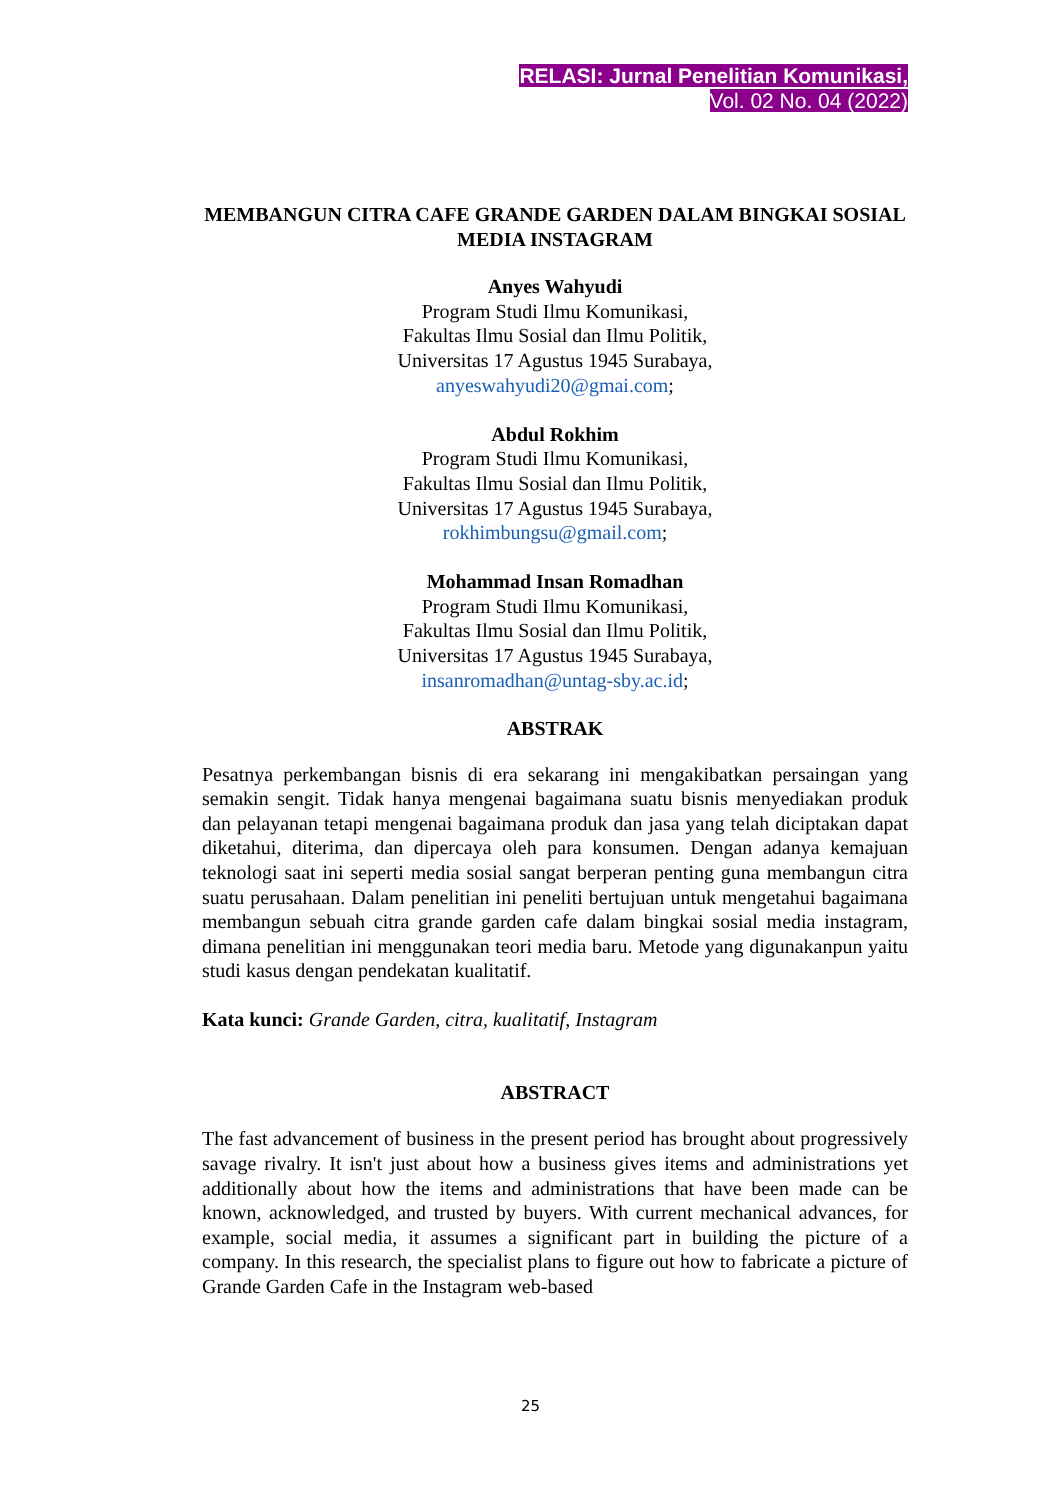RELASI: Jurnal Penelitian Komunikasi,
Vol. 02 No. 04 (2022)
MEMBANGUN CITRA CAFE GRANDE GARDEN DALAM BINGKAI SOSIAL MEDIA INSTAGRAM
Anyes Wahyudi
Program Studi Ilmu Komunikasi,
Fakultas Ilmu Sosial dan Ilmu Politik,
Universitas 17 Agustus 1945 Surabaya,
anyeswahyudi20@gmai.com;
Abdul Rokhim
Program Studi Ilmu Komunikasi,
Fakultas Ilmu Sosial dan Ilmu Politik,
Universitas 17 Agustus 1945 Surabaya,
rokhimbungsu@gmail.com;
Mohammad Insan Romadhan
Program Studi Ilmu Komunikasi,
Fakultas Ilmu Sosial dan Ilmu Politik,
Universitas 17 Agustus 1945 Surabaya,
insanromadhan@untag-sby.ac.id;
ABSTRAK
Pesatnya perkembangan bisnis di era sekarang ini mengakibatkan persaingan yang semakin sengit. Tidak hanya mengenai bagaimana suatu bisnis menyediakan produk dan pelayanan tetapi mengenai bagaimana produk dan jasa yang telah diciptakan dapat diketahui, diterima, dan dipercaya oleh para konsumen. Dengan adanya kemajuan teknologi saat ini seperti media sosial sangat berperan penting guna membangun citra suatu perusahaan. Dalam penelitian ini peneliti bertujuan untuk mengetahui bagaimana membangun sebuah citra grande garden cafe dalam bingkai sosial media instagram, dimana penelitian ini menggunakan teori media baru. Metode yang digunakanpun yaitu studi kasus dengan pendekatan kualitatif.
Kata kunci: Grande Garden, citra, kualitatif, Instagram
ABSTRACT
The fast advancement of business in the present period has brought about progressively savage rivalry. It isn't just about how a business gives items and administrations yet additionally about how the items and administrations that have been made can be known, acknowledged, and trusted by buyers. With current mechanical advances, for example, social media, it assumes a significant part in building the picture of a company. In this research, the specialist plans to figure out how to fabricate a picture of Grande Garden Cafe in the Instagram web-based
25